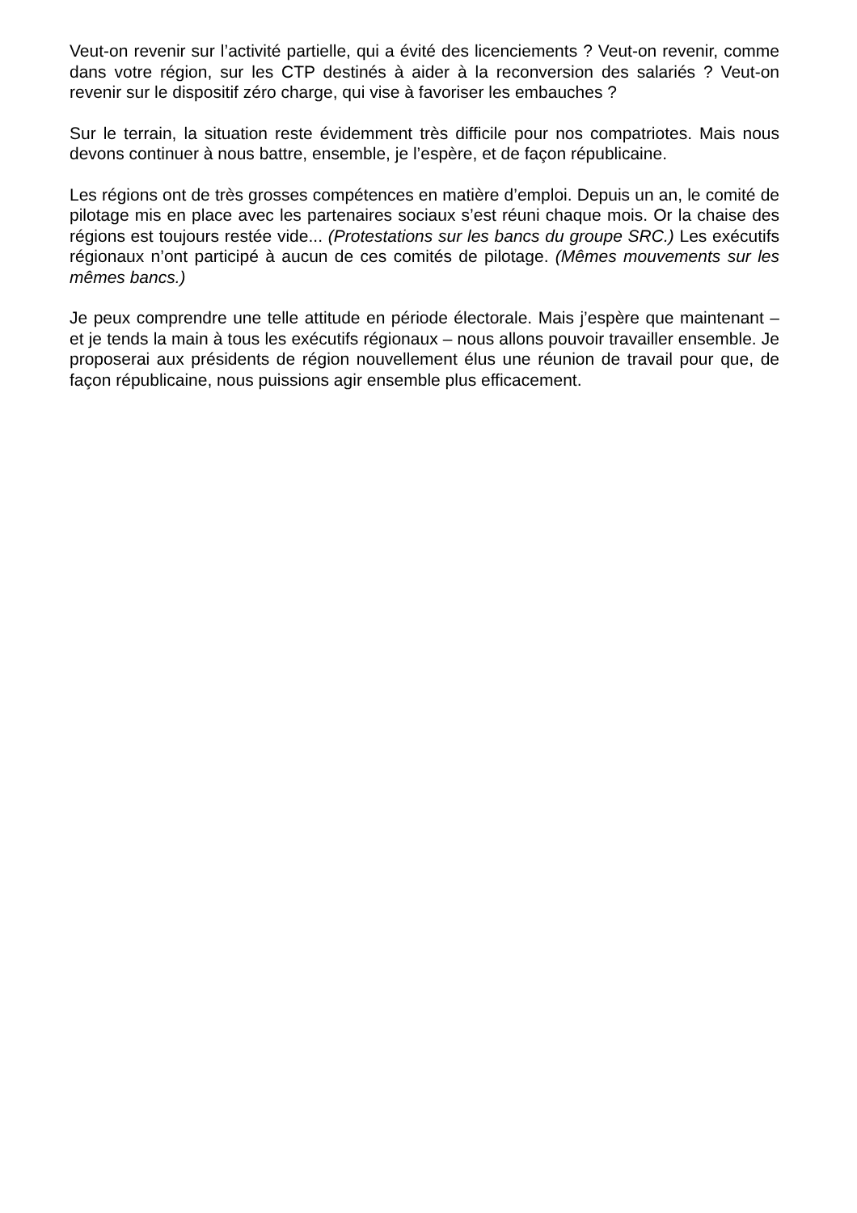Veut-on revenir sur l’activité partielle, qui a évité des licenciements ? Veut-on revenir, comme dans votre région, sur les CTP destinés à aider à la reconversion des salariés ? Veut-on revenir sur le dispositif zéro charge, qui vise à favoriser les embauches ?
Sur le terrain, la situation reste évidemment très difficile pour nos compatriotes. Mais nous devons continuer à nous battre, ensemble, je l’espère, et de façon républicaine.
Les régions ont de très grosses compétences en matière d’emploi. Depuis un an, le comité de pilotage mis en place avec les partenaires sociaux s’est réuni chaque mois. Or la chaise des régions est toujours restée vide... (Protestations sur les bancs du groupe SRC.) Les exécutifs régionaux n’ont participé à aucun de ces comités de pilotage. (Mêmes mouvements sur les mêmes bancs.)
Je peux comprendre une telle attitude en période électorale. Mais j’espère que maintenant – et je tends la main à tous les exécutifs régionaux – nous allons pouvoir travailler ensemble. Je proposerai aux présidents de région nouvellement élus une réunion de travail pour que, de façon républicaine, nous puissions agir ensemble plus efficacement.